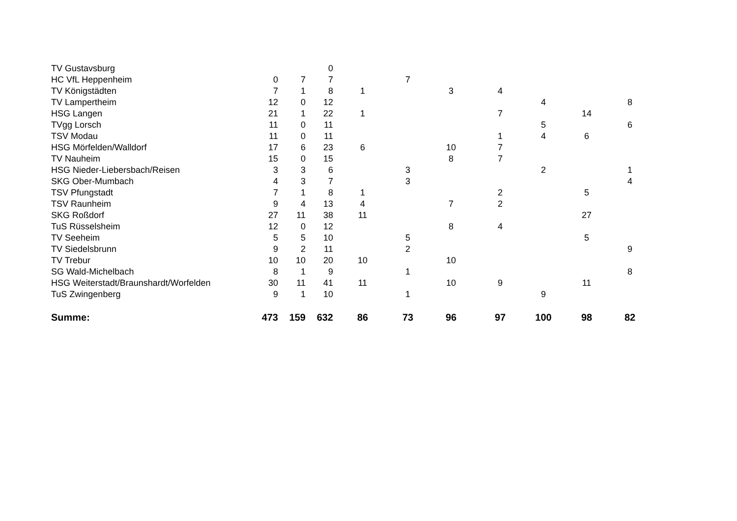| TV Gustavsburg | | | 0 | | | | | | | |
| HC VfL Heppenheim | 0 | 7 | 7 | | 7 | | | | | |
| TV Königstädten | 7 | 1 | 8 | 1 | | 3 | 4 | | | |
| TV Lampertheim | 12 | 0 | 12 | | | | | 4 | | 8 |
| HSG Langen | 21 | 1 | 22 | 1 | | | 7 | | 14 | |
| TVgg Lorsch | 11 | 0 | 11 | | | | | 5 | | 6 |
| TSV Modau | 11 | 0 | 11 | | | | 1 | 4 | 6 | |
| HSG Mörfelden/Walldorf | 17 | 6 | 23 | 6 | | 10 | 7 | | | |
| TV Nauheim | 15 | 0 | 15 | | | 8 | 7 | | | |
| HSG Nieder-Liebersbach/Reisen | 3 | 3 | 6 | | 3 | | | 2 | | 1 |
| SKG Ober-Mumbach | 4 | 3 | 7 | | 3 | | | | | 4 |
| TSV Pfungstadt | 7 | 1 | 8 | 1 | | | 2 | | 5 | |
| TSV Raunheim | 9 | 4 | 13 | 4 | | 7 | 2 | | | |
| SKG Roßdorf | 27 | 11 | 38 | 11 | | | | | 27 | |
| TuS Rüsselsheim | 12 | 0 | 12 | | | 8 | 4 | | | |
| TV Seeheim | 5 | 5 | 10 | | 5 | | | | 5 | |
| TV Siedelsbrunn | 9 | 2 | 11 | | 2 | | | | | 9 |
| TV Trebur | 10 | 10 | 20 | 10 | | 10 | | | | |
| SG Wald-Michelbach | 8 | 1 | 9 | | 1 | | | | | 8 |
| HSG Weiterstadt/Braunshardt/Worfelden | 30 | 11 | 41 | 11 | | 10 | 9 | | 11 | |
| TuS Zwingenberg | 9 | 1 | 10 | | 1 | | | 9 | | |
| Summe: | 473 | 159 | 632 | 86 | 73 | 96 | 97 | 100 | 98 | 82 |